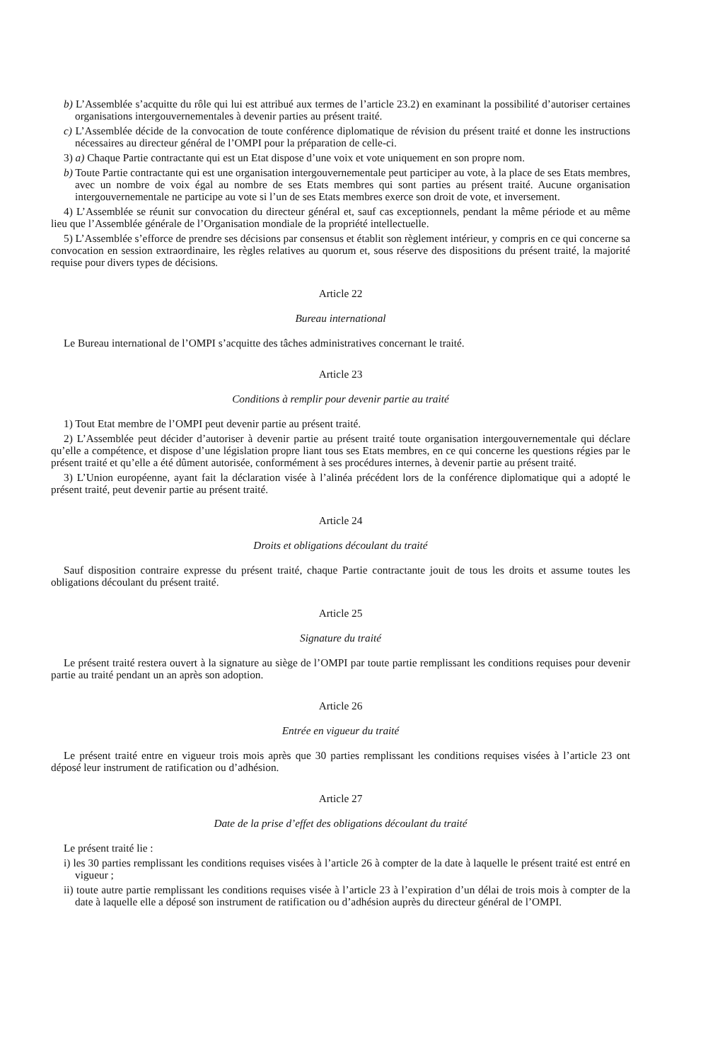b) L’Assemblée s’acquitte du rôle qui lui est attribué aux termes de l’article 23.2) en examinant la possibilité d’autoriser certaines organisations intergouvernementales à devenir parties au présent traité.
c) L’Assemblée décide de la convocation de toute conférence diplomatique de révision du présent traité et donne les instructions nécessaires au directeur général de l’OMPI pour la préparation de celle-ci.
3) a) Chaque Partie contractante qui est un Etat dispose d’une voix et vote uniquement en son propre nom.
b) Toute Partie contractante qui est une organisation intergouvernementale peut participer au vote, à la place de ses Etats membres, avec un nombre de voix égal au nombre de ses Etats membres qui sont parties au présent traité. Aucune organisation intergouvernementale ne participe au vote si l’un de ses Etats membres exerce son droit de vote, et inversement.
4) L’Assemblée se réunit sur convocation du directeur général et, sauf cas exceptionnels, pendant la même période et au même lieu que l’Assemblée générale de l’Organisation mondiale de la propriété intellectuelle.
5) L’Assemblée s’efforce de prendre ses décisions par consensus et établit son règlement intérieur, y compris en ce qui concerne sa convocation en session extraordinaire, les règles relatives au quorum et, sous réserve des dispositions du présent traité, la majorité requise pour divers types de décisions.
Article 22
Bureau international
Le Bureau international de l’OMPI s’acquitte des tâches administratives concernant le traité.
Article 23
Conditions à remplir pour devenir partie au traité
1) Tout Etat membre de l’OMPI peut devenir partie au présent traité.
2) L’Assemblée peut décider d’autoriser à devenir partie au présent traité toute organisation intergouvernementale qui déclare qu’elle a compétence, et dispose d’une législation propre liant tous ses Etats membres, en ce qui concerne les questions régies par le présent traité et qu’elle a été dûment autorisée, conformément à ses procédures internes, à devenir partie au présent traité.
3) L’Union européenne, ayant fait la déclaration visée à l’alinéa précédent lors de la conférence diplomatique qui a adopté le présent traité, peut devenir partie au présent traité.
Article 24
Droits et obligations découlant du traité
Sauf disposition contraire expresse du présent traité, chaque Partie contractante jouit de tous les droits et assume toutes les obligations découlant du présent traité.
Article 25
Signature du traité
Le présent traité restera ouvert à la signature au siège de l’OMPI par toute partie remplissant les conditions requises pour devenir partie au traité pendant un an après son adoption.
Article 26
Entrée en vigueur du traité
Le présent traité entre en vigueur trois mois après que 30 parties remplissant les conditions requises visées à l’article 23 ont déposé leur instrument de ratification ou d’adhésion.
Article 27
Date de la prise d’effet des obligations découlant du traité
Le présent traité lie :
i) les 30 parties remplissant les conditions requises visées à l’article 26 à compter de la date à laquelle le présent traité est entré en vigueur ;
ii) toute autre partie remplissant les conditions requises visée à l’article 23 à l’expiration d’un délai de trois mois à compter de la date à laquelle elle a déposé son instrument de ratification ou d’adhésion auprès du directeur général de l’OMPI.